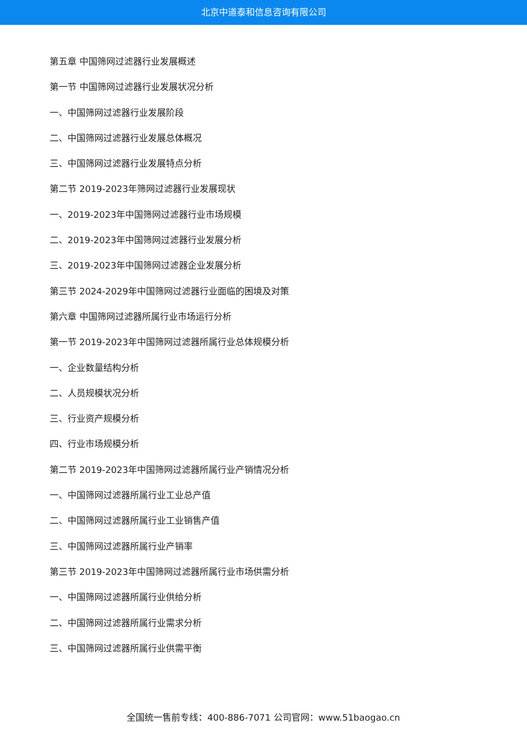北京中道泰和信息咨询有限公司
第五章 中国筛网过滤器行业发展概述
第一节 中国筛网过滤器行业发展状况分析
一、中国筛网过滤器行业发展阶段
二、中国筛网过滤器行业发展总体概况
三、中国筛网过滤器行业发展特点分析
第二节 2019-2023年筛网过滤器行业发展现状
一、2019-2023年中国筛网过滤器行业市场规模
二、2019-2023年中国筛网过滤器行业发展分析
三、2019-2023年中国筛网过滤器企业发展分析
第三节 2024-2029年中国筛网过滤器行业面临的困境及对策
第六章 中国筛网过滤器所属行业市场运行分析
第一节 2019-2023年中国筛网过滤器所属行业总体规模分析
一、企业数量结构分析
二、人员规模状况分析
三、行业资产规模分析
四、行业市场规模分析
第二节 2019-2023年中国筛网过滤器所属行业产销情况分析
一、中国筛网过滤器所属行业工业总产值
二、中国筛网过滤器所属行业工业销售产值
三、中国筛网过滤器所属行业产销率
第三节 2019-2023年中国筛网过滤器所属行业市场供需分析
一、中国筛网过滤器所属行业供给分析
二、中国筛网过滤器所属行业需求分析
三、中国筛网过滤器所属行业供需平衡
全国统一售前专线：400-886-7071 公司官网：www.51baogao.cn